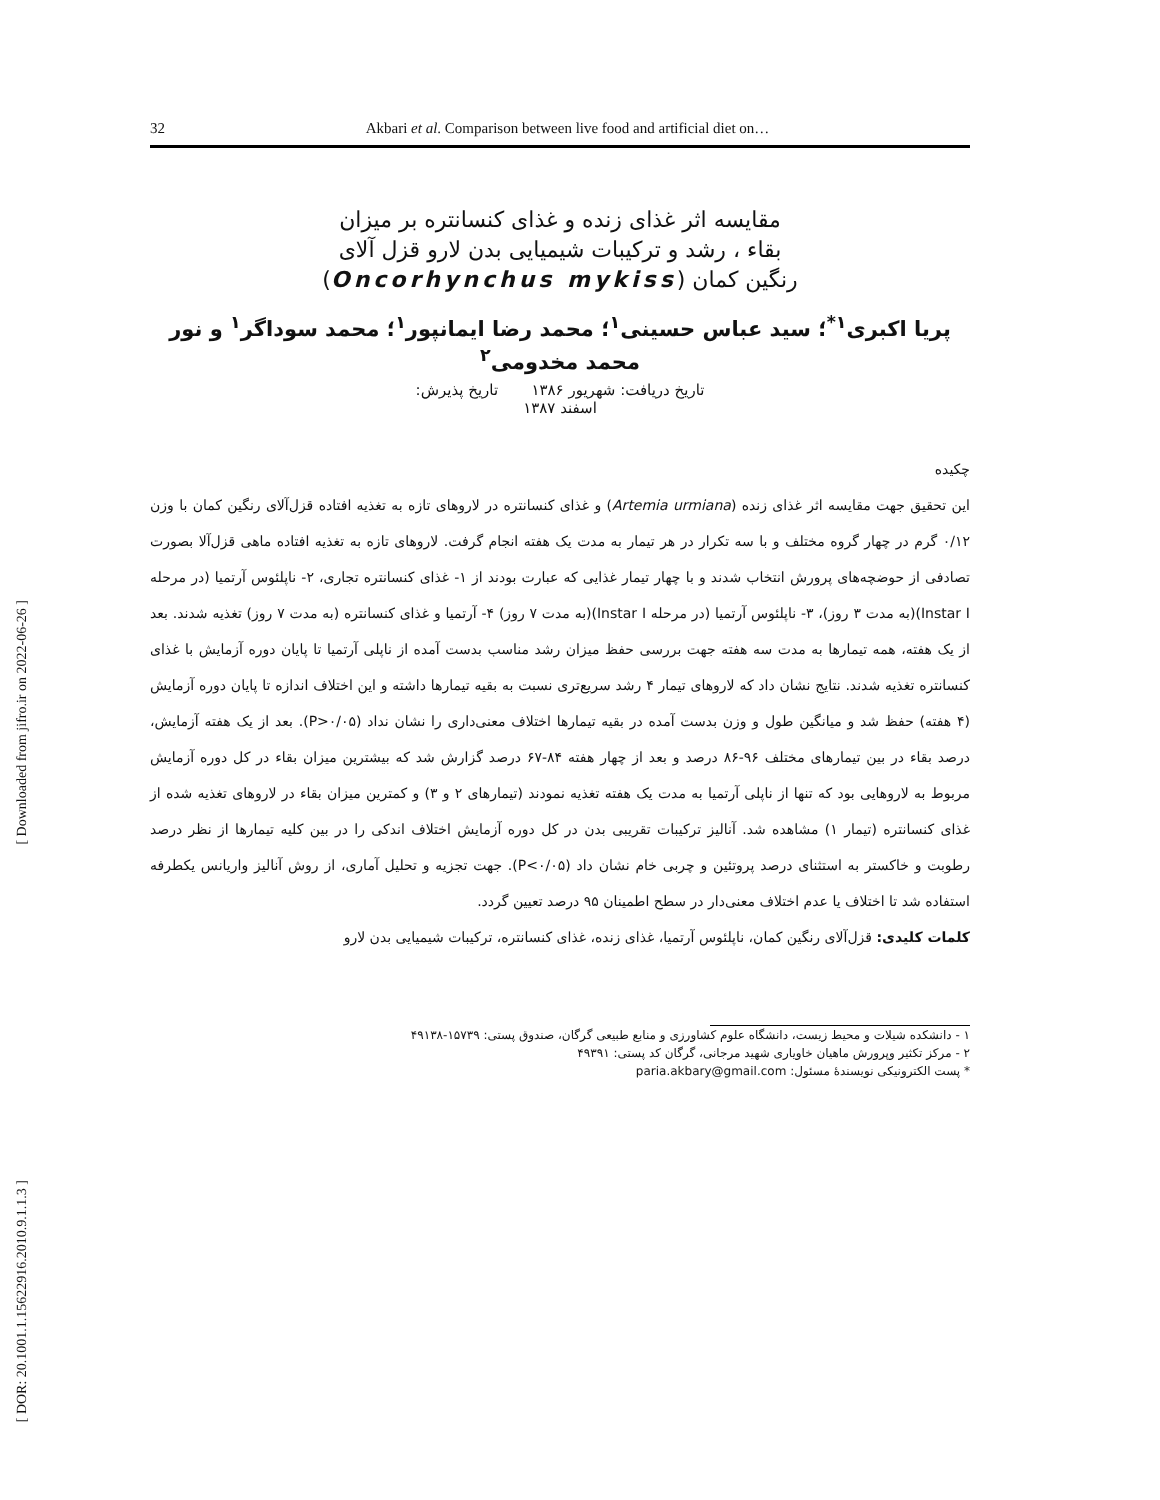32 Akbari et al. Comparison between live food and artificial diet on…
مقایسه اثر غذای زنده و غذای کنسانتره بر میزان
بقاء ، رشد و ترکیبات شیمیایی بدن لارو قزل آلای
رنگین کمان (Oncorhynchus mykiss)
پریا اکبری<sup>۱*</sup>؛ سید عباس حسینی<sup>۱</sup>؛ محمد رضا ایمانپور<sup>۱</sup>؛ محمد سوداگر<sup>۱</sup> و نور محمد مخدومی<sup>۲</sup>
تاریخ دریافت: شهریور ۱۳۸۶ تاریخ پذیرش:
اسفند ۱۳۸۷
چکیده
این تحقیق جهت مقایسه اثر غذای زنده (Artemia urmiana) و غذای کنسانتره در لاروهای تازه به تغذیه افتاده قزل‌آلای رنگین کمان با وزن ۰/۱۲ گرم در چهار گروه مختلف و با سه تکرار در هر تیمار به مدت یک هفته انجام گرفت. لاروهای تازه به تغذیه افتاده ماهی قزل‌آلا بصورت تصادفی از حوضچه‌های پرورش انتخاب شدند و با چهار تیمار غذایی که عبارت بودند از ۱- غذای کنسانتره تجاری، ۲- ناپلئوس آرتمیا (در مرحله Instar I)(به مدت ۳ روز)، ۳- ناپلئوس آرتمیا (در مرحله Instar I)(به مدت ۷ روز) ۴- آرتمیا و غذای کنسانتره (به مدت ۷ روز) تغذیه شدند. بعد از یک هفته، همه تیمارها به مدت سه هفته جهت بررسی حفظ میزان رشد مناسب بدست آمده از ناپلی آرتمیا تا پایان دوره آزمایش با غذای کنسانتره تغذیه شدند. نتایج نشان داد که لاروهای تیمار ۴ رشد سریع‌تری نسبت به بقیه تیمارها داشته و این اختلاف اندازه تا پایان دوره آزمایش (۴ هفته) حفظ شد و میانگین طول و وزن بدست آمده در بقیه تیمارها اختلاف معنی‌داری را نشان نداد (P>۰/۰۵). بعد از یک هفته آزمایش، درصد بقاء در بین تیمارهای مختلف ۹۶-۸۶ درصد و بعد از چهار هفته ۸۴-۶۷ درصد گزارش شد که بیشترین میزان بقاء در کل دوره آزمایش مربوط به لاروهایی بود که تنها از ناپلی آرتمیا به مدت یک هفته تغذیه نمودند (تیمارهای ۲ و ۳) و کمترین میزان بقاء در لاروهای تغذیه شده از غذای کنسانتره (تیمار ۱) مشاهده شد. آنالیز ترکیبات تقریبی بدن در کل دوره آزمایش اختلاف اندکی را در بین کلیه تیمارها از نظر درصد رطوبت و خاکستر به استثنای درصد پروتئین و چربی خام نشان داد (P<۰/۰۵). جهت تجزیه و تحلیل آماری، از روش آنالیز واریانس یکطرفه استفاده شد تا اختلاف یا عدم اختلاف معنی‌دار در سطح اطمینان ۹۵ درصد تعیین گردد.
کلمات کلیدی: قزل‌آلای رنگین کمان، ناپلئوس آرتمیا، غذای زنده، غذای کنسانتره، ترکیبات شیمیایی بدن لارو
۱ - دانشکده شیلات و محیط زیست، دانشگاه علوم کشاورزی و منابع طبیعی گرگان، صندوق پستی: ۱۵۷۳۹-۴۹۱۳۸
۲ - مرکز تکثیر وپرورش ماهیان خاویاری شهید مرجانی، گرگان کد پستی: ۴۹۳۹۱
* پست الکترونیکی نویسندهٔ مسئول: paria.akbary@gmail.com
[ Downloaded from jifro.ir on 2022-06-26 ]
[ DOR: 20.1001.1.15622916.2010.9.1.1.3 ]